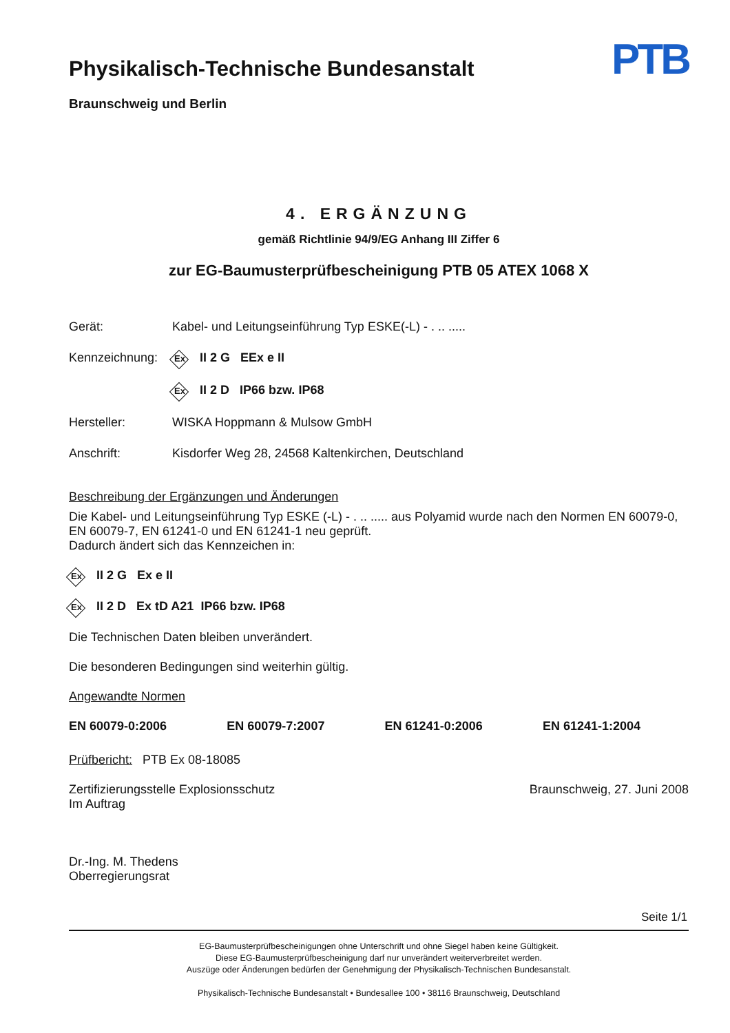Physikalisch-Technische Bundesanstalt
Braunschweig und Berlin
PTB
4. ERGÄNZUNG
gemäß Richtlinie 94/9/EG Anhang III Ziffer 6
zur EG-Baumusterprüfbescheinigung PTB 05 ATEX 1068 X
| Gerät: | Kabel- und Leitungseinführung Typ ESKE(-L) - . .. ..... |
| Kennzeichnung: | Ex II 2 G EEx e II |
| | Ex II 2 D IP66 bzw. IP68 |
| Hersteller: | WISKA Hoppmann & Mulsow GmbH |
| Anschrift: | Kisdorfer Weg 28, 24568 Kaltenkirchen, Deutschland |
Beschreibung der Ergänzungen und Änderungen
Die Kabel- und Leitungseinführung Typ ESKE (-L) - . .. ..... aus Polyamid wurde nach den Normen EN 60079-0, EN 60079-7, EN 61241-0 und EN 61241-1 neu geprüft.
Dadurch ändert sich das Kennzeichen in:
Ex II 2 G Ex e II
Ex II 2 D Ex tD A21 IP66 bzw. IP68
Die Technischen Daten bleiben unverändert.
Die besonderen Bedingungen sind weiterhin gültig.
Angewandte Normen
EN 60079-0:2006 EN 60079-7:2007 EN 61241-0:2006 EN 61241-1:2004
Prüfbericht: PTB Ex 08-18085
Zertifizierungsstelle Explosionsschutz
Im Auftrag
Dr.-Ing. M. Thedens
Oberregierungsrat
Braunschweig, 27. Juni 2008
Seite 1/1
EG-Baumusterprüfbescheinigungen ohne Unterschrift und ohne Siegel haben keine Gültigkeit.
Diese EG-Baumusterprüfbescheinigung darf nur unverändert weiterverbreitet werden.
Auszüge oder Änderungen bedürfen der Genehmigung der Physikalisch-Technischen Bundesanstalt.
Physikalisch-Technische Bundesanstalt • Bundesallee 100 • 38116 Braunschweig, Deutschland